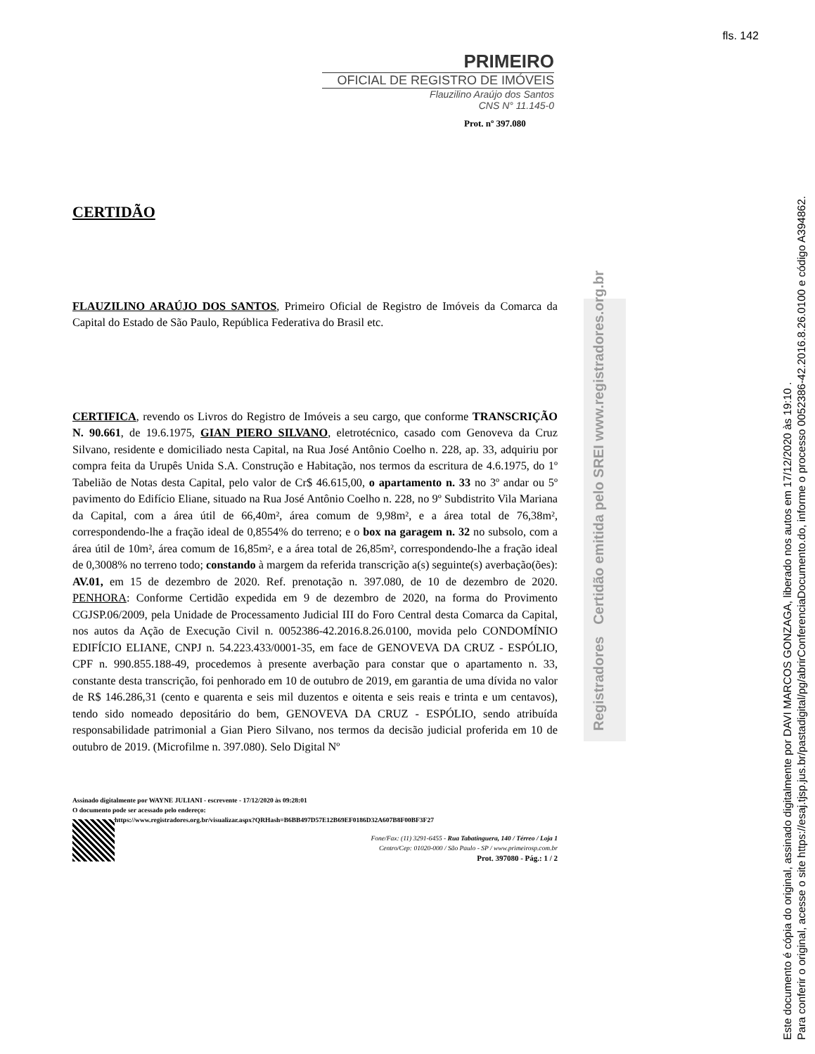fls. 142
PRIMEIRO
OFICIAL DE REGISTRO DE IMÓVEIS
Flauzilino Araújo dos Santos
CNS N° 11.145-0
Prot. nº 397.080
Registradores Certidão emitida pelo SREI www.registradores.org.br
CERTIDÃO
FLAUZILINO ARAÚJO DOS SANTOS, Primeiro Oficial de Registro de Imóveis da Comarca da Capital do Estado de São Paulo, República Federativa do Brasil etc.
CERTIFICA, revendo os Livros do Registro de Imóveis a seu cargo, que conforme TRANSCRIÇÃO N. 90.661, de 19.6.1975, GIAN PIERO SILVANO, eletrotécnico, casado com Genoveva da Cruz Silvano, residente e domiciliado nesta Capital, na Rua José Antônio Coelho n. 228, ap. 33, adquiriu por compra feita da Urupês Unida S.A. Construção e Habitação, nos termos da escritura de 4.6.1975, do 1º Tabelião de Notas desta Capital, pelo valor de Cr$ 46.615,00, o apartamento n. 33 no 3º andar ou 5º pavimento do Edifício Eliane, situado na Rua José Antônio Coelho n. 228, no 9º Subdistrito Vila Mariana da Capital, com a área útil de 66,40m², área comum de 9,98m², e a área total de 76,38m², correspondendo-lhe a fração ideal de 0,8554% do terreno; e o box na garagem n. 32 no subsolo, com a área útil de 10m², área comum de 16,85m², e a área total de 26,85m², correspondendo-lhe a fração ideal de 0,3008% no terreno todo; constando à margem da referida transcrição a(s) seguinte(s) averbação(ões): AV.01, em 15 de dezembro de 2020. Ref. prenotação n. 397.080, de 10 de dezembro de 2020. PENHORA: Conforme Certidão expedida em 9 de dezembro de 2020, na forma do Provimento CGJSP.06/2009, pela Unidade de Processamento Judicial III do Foro Central desta Comarca da Capital, nos autos da Ação de Execução Civil n. 0052386-42.2016.8.26.0100, movida pelo CONDOMÍNIO EDIFÍCIO ELIANE, CNPJ n. 54.223.433/0001-35, em face de GENOVEVA DA CRUZ - ESPÓLIO, CPF n. 990.855.188-49, procedemos à presente averbação para constar que o apartamento n. 33, constante desta transcrição, foi penhorado em 10 de outubro de 2019, em garantia de uma dívida no valor de R$ 146.286,31 (cento e quarenta e seis mil duzentos e oitenta e seis reais e trinta e um centavos), tendo sido nomeado depositário do bem, GENOVEVA DA CRUZ - ESPÓLIO, sendo atribuída responsabilidade patrimonial a Gian Piero Silvano, nos termos da decisão judicial proferida em 10 de outubro de 2019. (Microfilme n. 397.080). Selo Digital Nº
Assinado digitalmente por WAYNE JULIANI - escrevente - 17/12/2020 às 09:28:01
O documento pode ser acessado pelo endereço:
https://www.registradores.org.br/visualizar.aspx?QRHash=B6BB497D57E12B69EF0186D32A607B8F00BF3F27
Fone/Fax: (11) 3291-6455 - Rua Tabatinguera, 140 / Térreo / Loja 1
Centro/Cep: 01020-000 / São Paulo - SP / www.primeirosp.com.br
Prot. 397080 - Pág.: 1 / 2
Este documento é cópia do original, assinado digitalmente por DAVI MARCOS GONZAGA, liberado nos autos em 17/12/2020 às 19:10 .
Para conferir o original, acesse o site https://esaj.tjsp.jus.br/pastadigital/pg/abrirConferenciaDocumento.do, informe o processo 0052386-42.2016.8.26.0100 e código A394862.